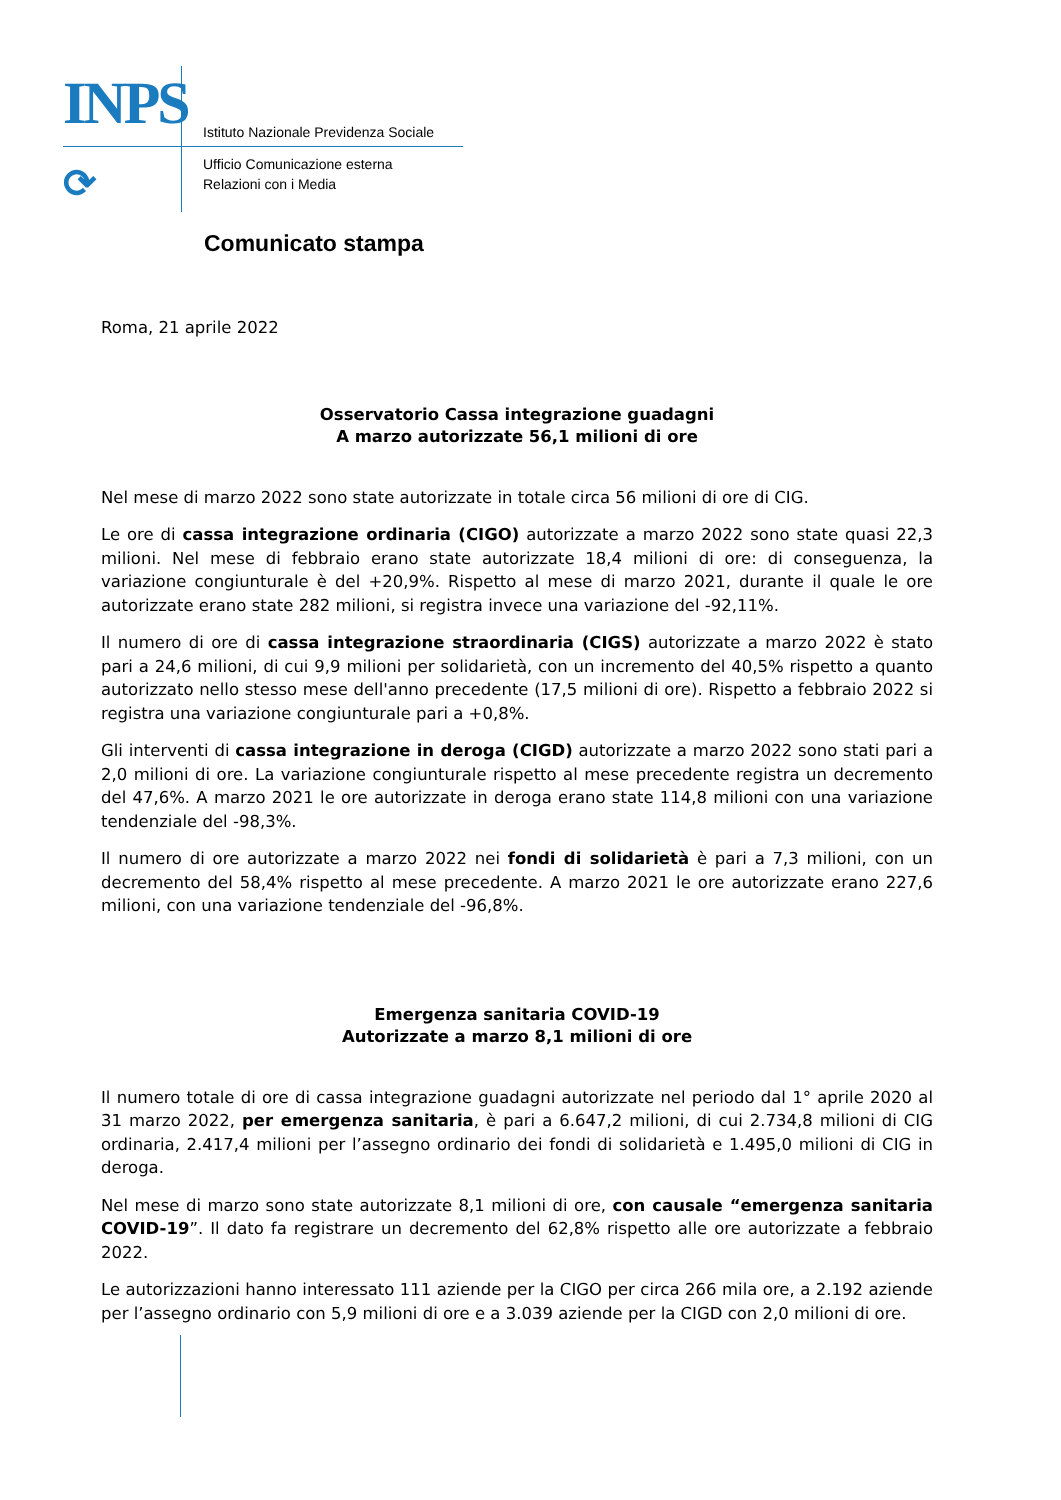INPS
⟳
Istituto Nazionale Previdenza Sociale
Ufficio Comunicazione esterna
Relazioni con i Media
Comunicato stampa
Roma, 21 aprile 2022
Osservatorio Cassa integrazione guadagni
A marzo autorizzate 56,1 milioni di ore
Nel mese di marzo 2022 sono state autorizzate in totale circa 56 milioni di ore di CIG.
Le ore di cassa integrazione ordinaria (CIGO) autorizzate a marzo 2022 sono state quasi 22,3 milioni. Nel mese di febbraio erano state autorizzate 18,4 milioni di ore: di conseguenza, la variazione congiunturale è del +20,9%. Rispetto al mese di marzo 2021, durante il quale le ore autorizzate erano state 282 milioni, si registra invece una variazione del -92,11%.
Il numero di ore di cassa integrazione straordinaria (CIGS) autorizzate a marzo 2022 è stato pari a 24,6 milioni, di cui 9,9 milioni per solidarietà, con un incremento del 40,5% rispetto a quanto autorizzato nello stesso mese dell'anno precedente (17,5 milioni di ore). Rispetto a febbraio 2022 si registra una variazione congiunturale pari a +0,8%.
Gli interventi di cassa integrazione in deroga (CIGD) autorizzate a marzo 2022 sono stati pari a 2,0 milioni di ore. La variazione congiunturale rispetto al mese precedente registra un decremento del 47,6%. A marzo 2021 le ore autorizzate in deroga erano state 114,8 milioni con una variazione tendenziale del -98,3%.
Il numero di ore autorizzate a marzo 2022 nei fondi di solidarietà è pari a 7,3 milioni, con un decremento del 58,4% rispetto al mese precedente. A marzo 2021 le ore autorizzate erano 227,6 milioni, con una variazione tendenziale del -96,8%.
Emergenza sanitaria COVID-19
Autorizzate a marzo 8,1 milioni di ore
Il numero totale di ore di cassa integrazione guadagni autorizzate nel periodo dal 1° aprile 2020 al 31 marzo 2022, per emergenza sanitaria, è pari a 6.647,2 milioni, di cui 2.734,8 milioni di CIG ordinaria, 2.417,4 milioni per l’assegno ordinario dei fondi di solidarietà e 1.495,0 milioni di CIG in deroga.
Nel mese di marzo sono state autorizzate 8,1 milioni di ore, con causale “emergenza sanitaria COVID-19”. Il dato fa registrare un decremento del 62,8% rispetto alle ore autorizzate a febbraio 2022.
Le autorizzazioni hanno interessato 111 aziende per la CIGO per circa 266 mila ore, a 2.192 aziende per l’assegno ordinario con 5,9 milioni di ore e a 3.039 aziende per la CIGD con 2,0 milioni di ore.